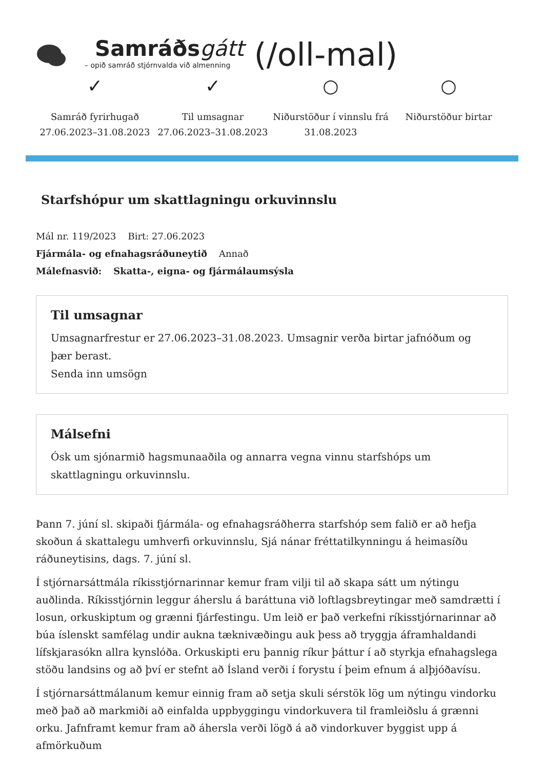Samráðsgátt
– opið samráð stjórnvalda við almenning
(/oll-mal)
✓
Samráð fyrirhugað
27.06.2023–31.08.2023
✓
Til umsagnar
27.06.2023–31.08.2023
○
Niðurstöður í vinnslu frá
31.08.2023
○
Niðurstöður birtar
Starfshópur um skattlagningu orkuvinnslu
Mál nr. 119/2023 Birt: 27.06.2023
Fjármála- og efnahagsráðuneytið Annað
Málefnasvið: Skatta-, eigna- og fjármálaumsýsla
Til umsagnar
Umsagnarfrestur er 27.06.2023–31.08.2023. Umsagnir verða birtar jafnóðum og þær berast.
Senda inn umsögn
Málsefni
Ósk um sjónarmið hagsmunaaðila og annarra vegna vinnu starfshóps um skattlagningu orkuvinnslu.
Þann 7. júní sl. skipaði fjármála- og efnahagsráðherra starfshóp sem falið er að hefja skoðun á skattalegu umhverfi orkuvinnslu, Sjá nánar fréttatilkynningu á heimasíðu ráðuneytisins, dags. 7. júní sl.
Í stjórnarsáttmála ríkisstjórnarinnar kemur fram vilji til að skapa sátt um nýtingu auðlinda. Ríkisstjórnin leggur áherslu á baráttuna við loftlagsbreytingar með samdrætti í losun, orkuskiptum og grænni fjárfestingu. Um leið er það verkefni ríkisstjórnarinnar að búa íslenskt samfélag undir aukna tæknivæðingu auk þess að tryggja áframhaldandi lífskjarasókn allra kynslóða. Orkuskipti eru þannig ríkur þáttur í að styrkja efnahagslega stöðu landsins og að því er stefnt að Ísland verði í forystu í þeim efnum á alþjóðavísu.
Í stjórnarsáttmálanum kemur einnig fram að setja skuli sérstök lög um nýtingu vindorku með það að markmiði að einfalda uppbyggingu vindorkuvera til framleiðslu á grænni orku. Jafnframt kemur fram að áhersla verði lögð á að vindorkuver byggist upp á afmörkuðum